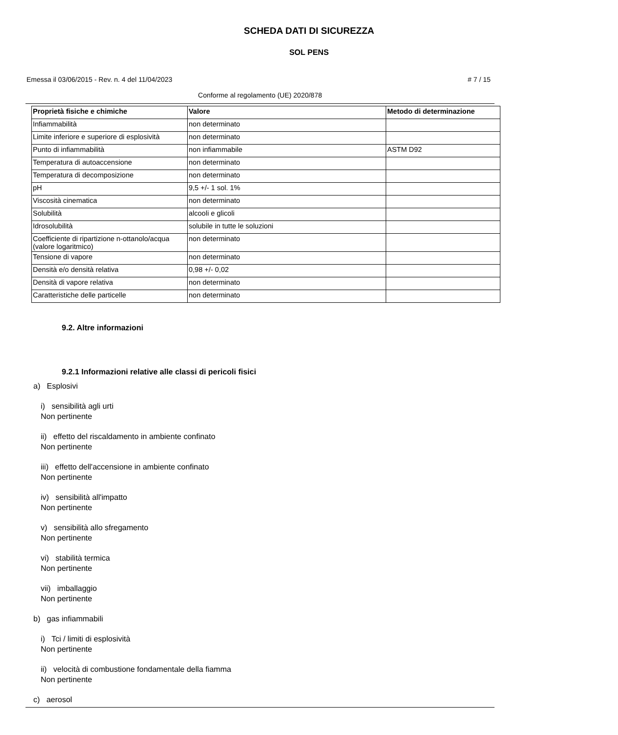SCHEDA DATI DI SICUREZZA
SOL PENS
Emessa il 03/06/2015 - Rev. n. 4 del 11/04/2023 # 7 / 15
Conforme al regolamento (UE) 2020/878
| Proprietà fisiche e chimiche | Valore | Metodo di determinazione |
| --- | --- | --- |
| Infiammabilità | non determinato | |
| Limite inferiore e superiore di esplosività | non determinato | |
| Punto di infiammabilità | non infiammabile | ASTM D92 |
| Temperatura di autoaccensione | non determinato | |
| Temperatura di decomposizione | non determinato | |
| pH | 9,5 +/- 1 sol. 1% | |
| Viscosità cinematica | non determinato | |
| Solubilità | alcooli e glicoli | |
| Idrosolubilità | solubile in tutte le soluzioni | |
| Coefficiente di ripartizione n-ottanolo/acqua (valore logaritmico) | non determinato | |
| Tensione di vapore | non determinato | |
| Densità e/o densità relativa | 0,98 +/- 0,02 | |
| Densità di vapore relativa | non determinato | |
| Caratteristiche delle particelle | non determinato | |
9.2. Altre informazioni
9.2.1 Informazioni relative alle classi di pericoli fisici
a) Esplosivi
i) sensibilità agli urti
Non pertinente
ii) effetto del riscaldamento in ambiente confinato
Non pertinente
iii) effetto dell'accensione in ambiente confinato
Non pertinente
iv) sensibilità all'impatto
Non pertinente
v) sensibilità allo sfregamento
Non pertinente
vi) stabilità termica
Non pertinente
vii) imballaggio
Non pertinente
b) gas infiammabili
i) Tci / limiti di esplosività
Non pertinente
ii) velocità di combustione fondamentale della fiamma
Non pertinente
c) aerosol